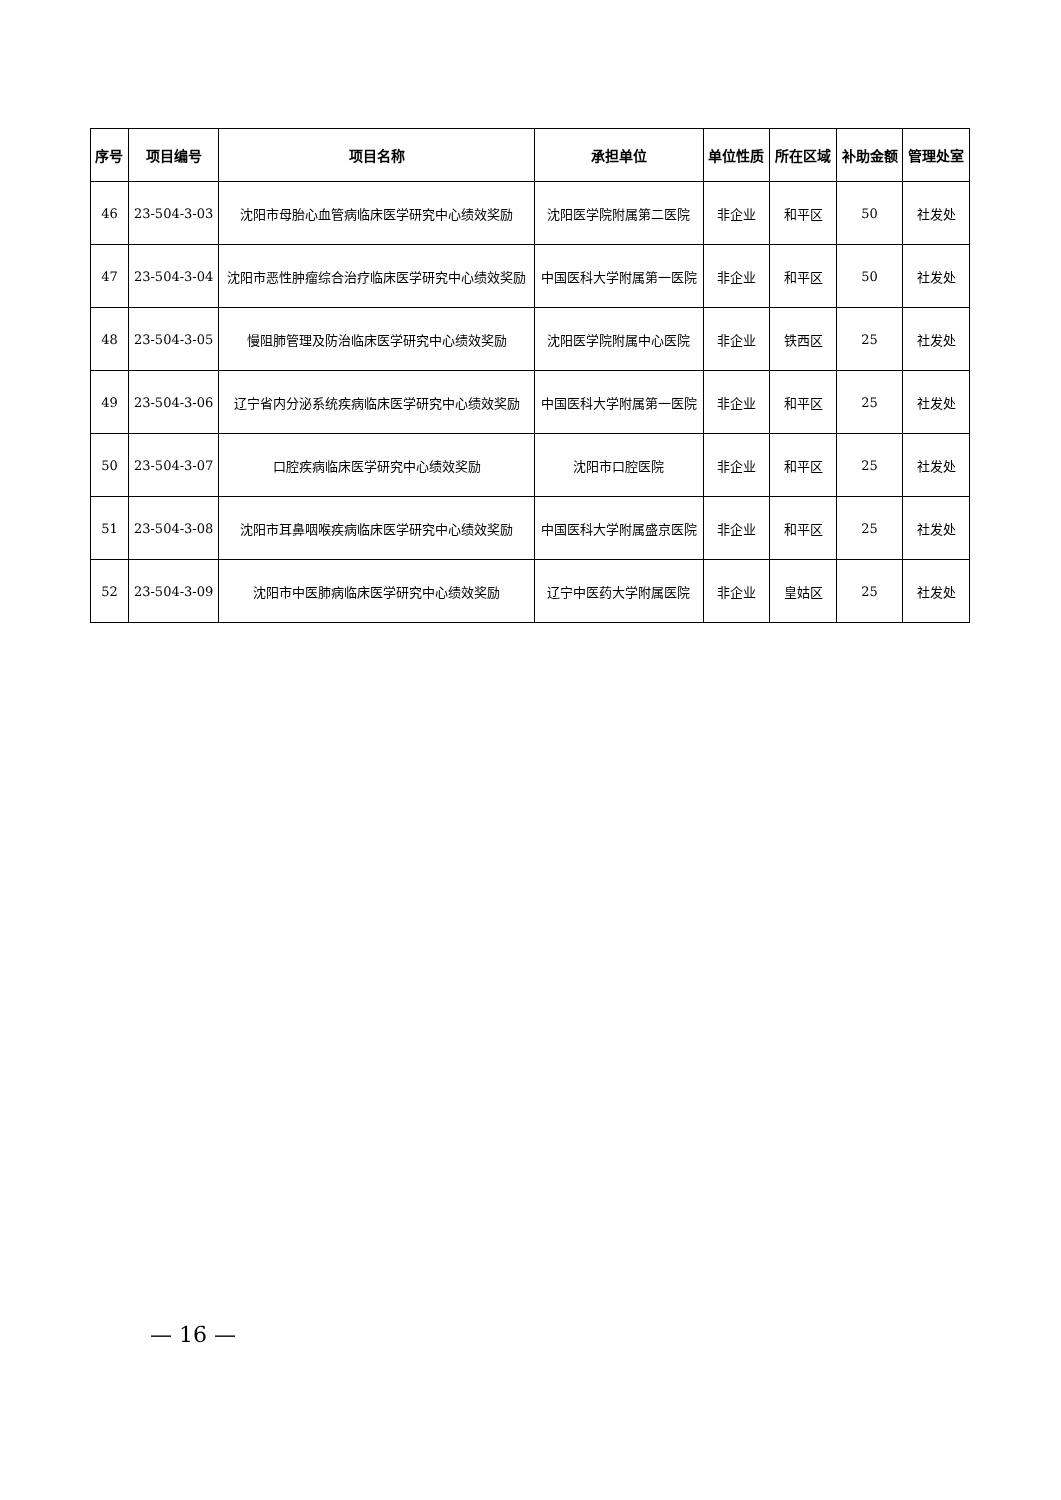| 序号 | 项目编号 | 项目名称 | 承担单位 | 单位性质 | 所在区域 | 补助金额 | 管理处室 |
| --- | --- | --- | --- | --- | --- | --- | --- |
| 46 | 23-504-3-03 | 沈阳市母胎心血管病临床医学研究中心绩效奖励 | 沈阳医学院附属第二医院 | 非企业 | 和平区 | 50 | 社发处 |
| 47 | 23-504-3-04 | 沈阳市恶性肿瘤综合治疗临床医学研究中心绩效奖励 | 中国医科大学附属第一医院 | 非企业 | 和平区 | 50 | 社发处 |
| 48 | 23-504-3-05 | 慢阻肺管理及防治临床医学研究中心绩效奖励 | 沈阳医学院附属中心医院 | 非企业 | 铁西区 | 25 | 社发处 |
| 49 | 23-504-3-06 | 辽宁省内分泌系统疾病临床医学研究中心绩效奖励 | 中国医科大学附属第一医院 | 非企业 | 和平区 | 25 | 社发处 |
| 50 | 23-504-3-07 | 口腔疾病临床医学研究中心绩效奖励 | 沈阳市口腔医院 | 非企业 | 和平区 | 25 | 社发处 |
| 51 | 23-504-3-08 | 沈阳市耳鼻咽喉疾病临床医学研究中心绩效奖励 | 中国医科大学附属盛京医院 | 非企业 | 和平区 | 25 | 社发处 |
| 52 | 23-504-3-09 | 沈阳市中医肺病临床医学研究中心绩效奖励 | 辽宁中医药大学附属医院 | 非企业 | 皇姑区 | 25 | 社发处 |
— 16 —